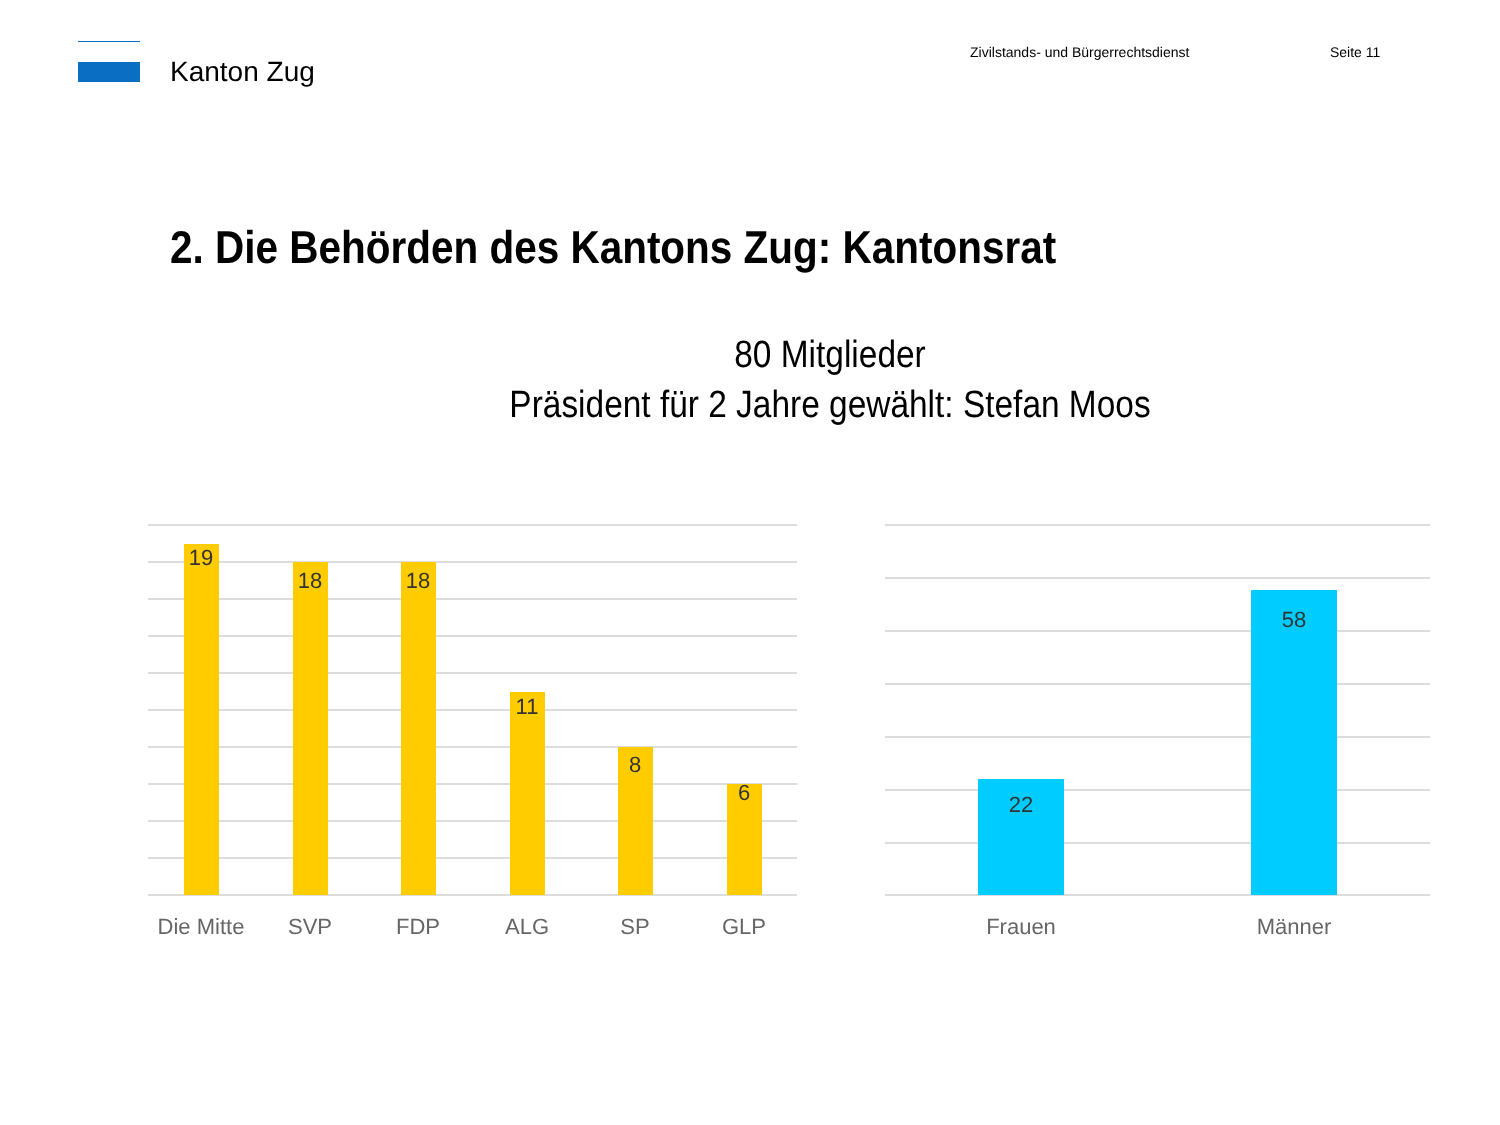Kanton Zug
Zivilstands- und Bürgerrechtsdienst Seite 11
2. Die Behörden des Kantons Zug: Kantonsrat
80 Mitglieder
Präsident für 2 Jahre gewählt: Stefan Moos
19
18
18
11
8
6
22
58
Die Mitte
SVP
FDP
ALG
SP
GLP
Frauen
Männer